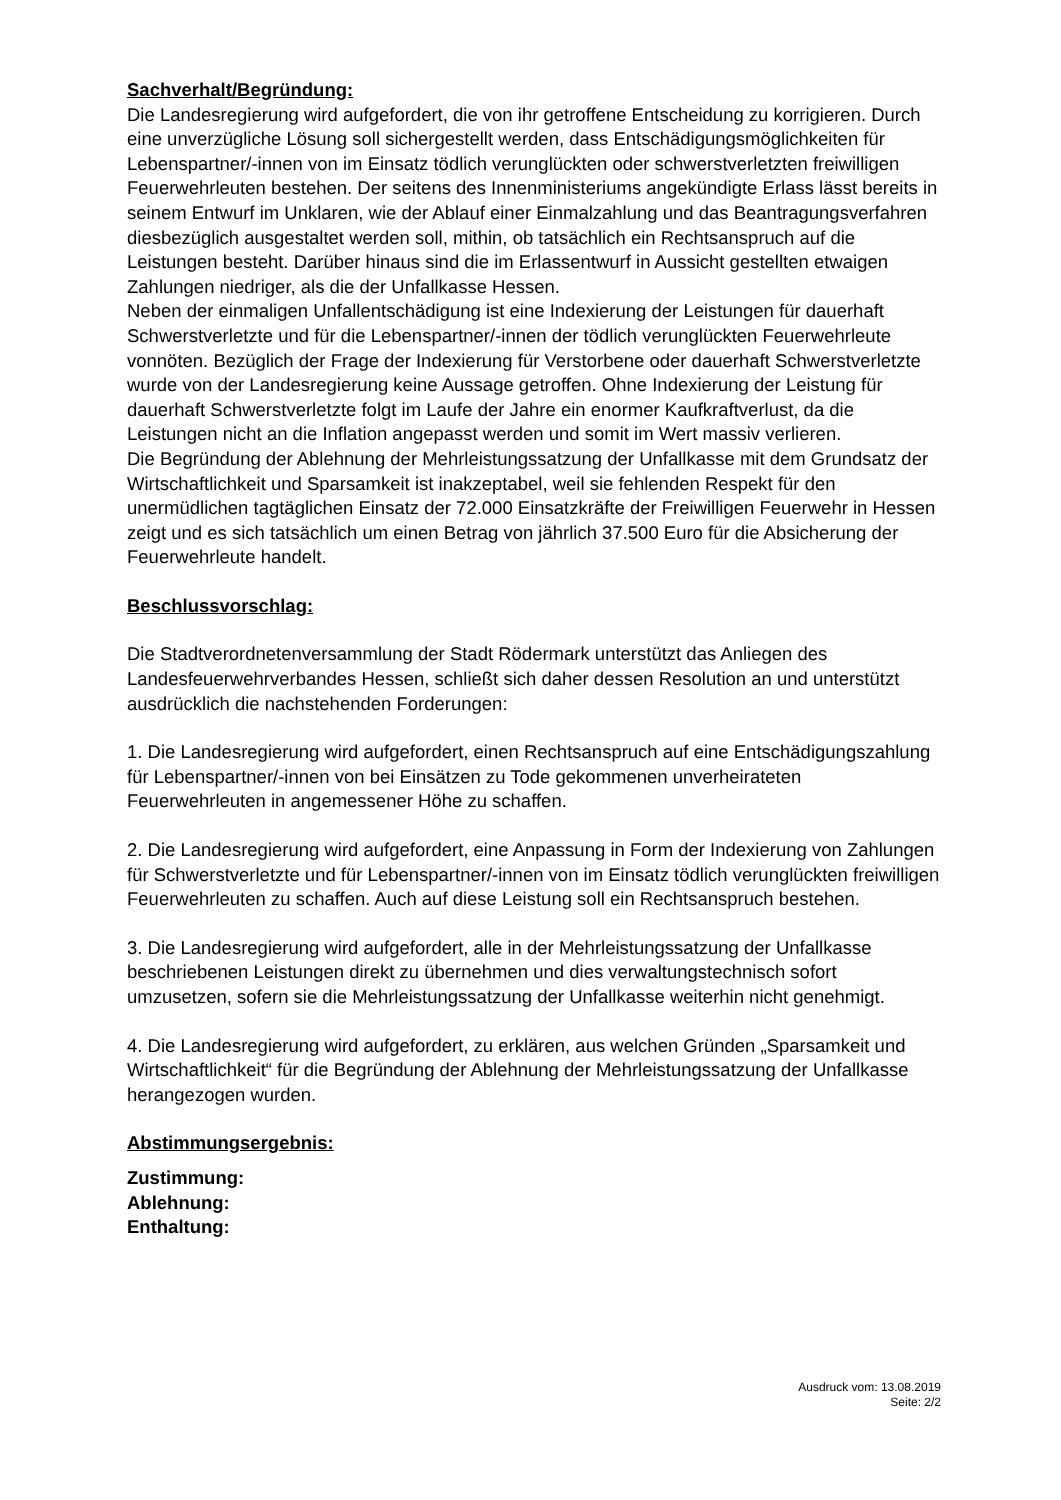Sachverhalt/Begründung:
Die Landesregierung wird aufgefordert, die von ihr getroffene Entscheidung zu korrigieren. Durch eine unverzügliche Lösung soll sichergestellt werden, dass Entschädigungsmöglichkeiten für Lebenspartner/-innen von im Einsatz tödlich verunglückten oder schwerstverletzten freiwilligen Feuerwehrleuten bestehen. Der seitens des Innenministeriums angekündigte Erlass lässt bereits in seinem Entwurf im Unklaren, wie der Ablauf einer Einmalzahlung und das Beantragungsverfahren diesbezüglich ausgestaltet werden soll, mithin, ob tatsächlich ein Rechtsanspruch auf die Leistungen besteht. Darüber hinaus sind die im Erlassentwurf in Aussicht gestellten etwaigen Zahlungen niedriger, als die der Unfallkasse Hessen.
Neben der einmaligen Unfallentschädigung ist eine Indexierung der Leistungen für dauerhaft Schwerstverletzte und für die Lebenspartner/-innen der tödlich verunglückten Feuerwehrleute vonnöten. Bezüglich der Frage der Indexierung für Verstorbene oder dauerhaft Schwerstverletzte wurde von der Landesregierung keine Aussage getroffen. Ohne Indexierung der Leistung für dauerhaft Schwerstverletzte folgt im Laufe der Jahre ein enormer Kaufkraftverlust, da die Leistungen nicht an die Inflation angepasst werden und somit im Wert massiv verlieren.
Die Begründung der Ablehnung der Mehrleistungssatzung der Unfallkasse mit dem Grundsatz der Wirtschaftlichkeit und Sparsamkeit ist inakzeptabel, weil sie fehlenden Respekt für den unermüdlichen tagtäglichen Einsatz der 72.000 Einsatzkräfte der Freiwilligen Feuerwehr in Hessen zeigt und es sich tatsächlich um einen Betrag von jährlich 37.500 Euro für die Absicherung der Feuerwehrleute handelt.
Beschlussvorschlag:
Die Stadtverordnetenversammlung der Stadt Rödermark unterstützt das Anliegen des Landesfeuerwehrverbandes Hessen, schließt sich daher dessen Resolution an und unterstützt ausdrücklich die nachstehenden Forderungen:
1. Die Landesregierung wird aufgefordert, einen Rechtsanspruch auf eine Entschädigungszahlung für Lebenspartner/-innen von bei Einsätzen zu Tode gekommenen unverheirateten Feuerwehrleuten in angemessener Höhe zu schaffen.
2. Die Landesregierung wird aufgefordert, eine Anpassung in Form der Indexierung von Zahlungen für Schwerstverletzte und für Lebenspartner/-innen von im Einsatz tödlich verunglückten freiwilligen Feuerwehrleuten zu schaffen. Auch auf diese Leistung soll ein Rechtsanspruch bestehen.
3. Die Landesregierung wird aufgefordert, alle in der Mehrleistungssatzung der Unfallkasse beschriebenen Leistungen direkt zu übernehmen und dies verwaltungstechnisch sofort umzusetzen, sofern sie die Mehrleistungssatzung der Unfallkasse weiterhin nicht genehmigt.
4. Die Landesregierung wird aufgefordert, zu erklären, aus welchen Gründen „Sparsamkeit und Wirtschaftlichkeit“ für die Begründung der Ablehnung der Mehrleistungssatzung der Unfallkasse herangezogen wurden.
Abstimmungsergebnis:
Zustimmung:
Ablehnung:
Enthaltung:
Ausdruck vom: 13.08.2019
Seite: 2/2